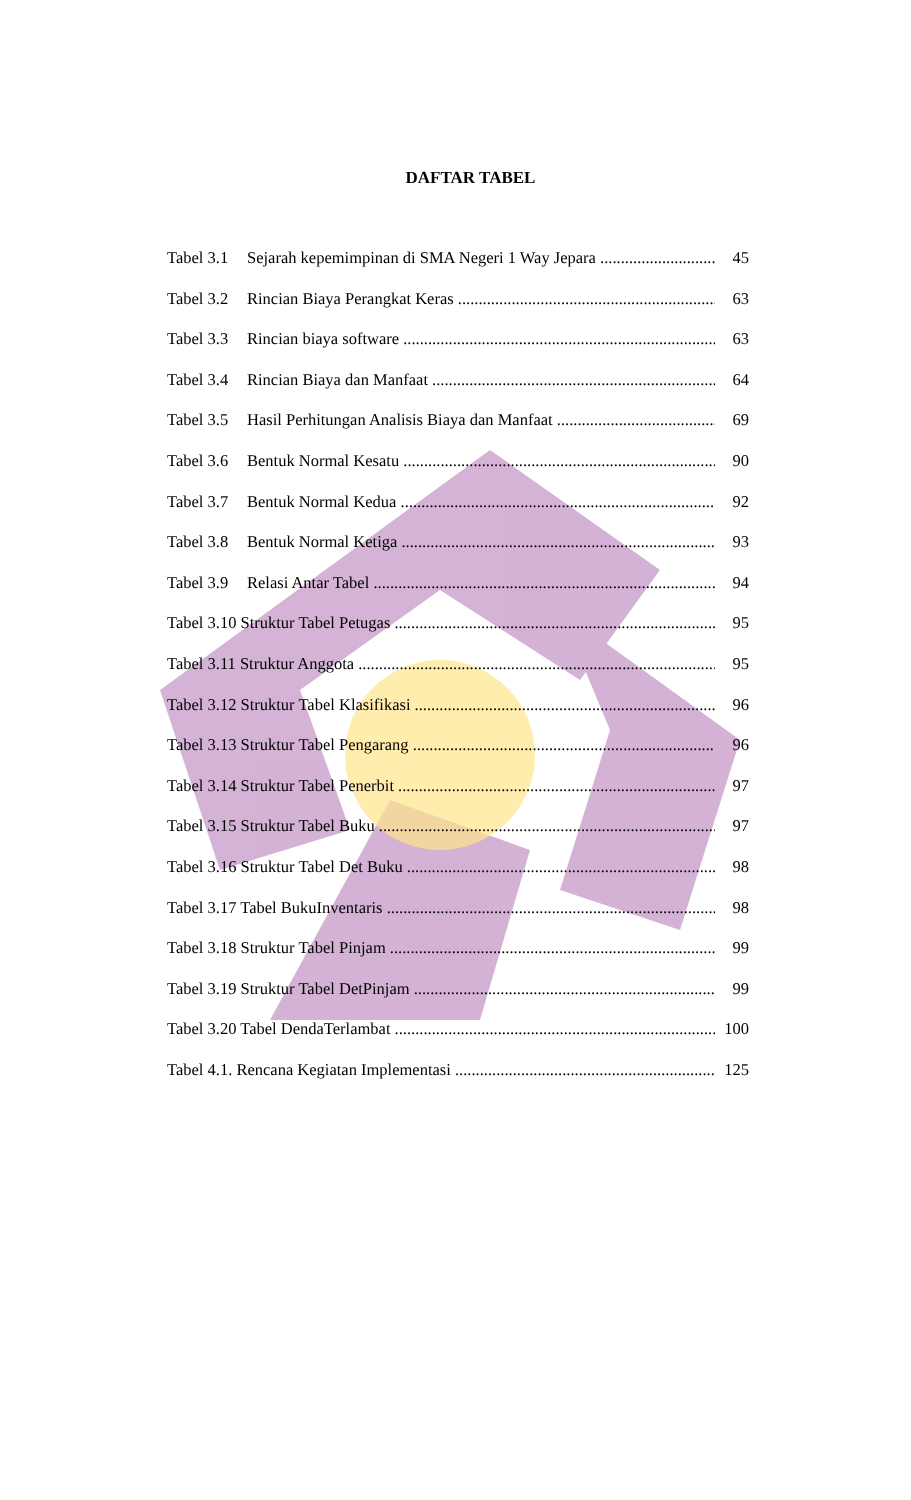DAFTAR TABEL
Tabel 3.1 Sejarah kepemimpinan di SMA Negeri 1 Way Jepara 45
Tabel 3.2 Rincian Biaya Perangkat Keras 63
Tabel 3.3 Rincian biaya software 63
Tabel 3.4 Rincian Biaya dan Manfaat 64
Tabel 3.5 Hasil Perhitungan Analisis Biaya dan Manfaat 69
Tabel 3.6 Bentuk Normal Kesatu 90
Tabel 3.7 Bentuk Normal Kedua 92
Tabel 3.8 Bentuk Normal Ketiga 93
Tabel 3.9 Relasi Antar Tabel 94
Tabel 3.10 Struktur Tabel Petugas 95
Tabel 3.11 Struktur Anggota 95
Tabel 3.12 Struktur Tabel Klasifikasi 96
Tabel 3.13 Struktur Tabel Pengarang 96
Tabel 3.14 Struktur Tabel Penerbit 97
Tabel 3.15 Struktur Tabel Buku 97
Tabel 3.16 Struktur Tabel Det Buku 98
Tabel 3.17 Tabel BukuInventaris 98
Tabel 3.18 Struktur Tabel Pinjam 99
Tabel 3.19 Struktur Tabel DetPinjam 99
Tabel 3.20 Tabel DendaTerlambat 100
Tabel 4.1. Rencana Kegiatan Implementasi 125